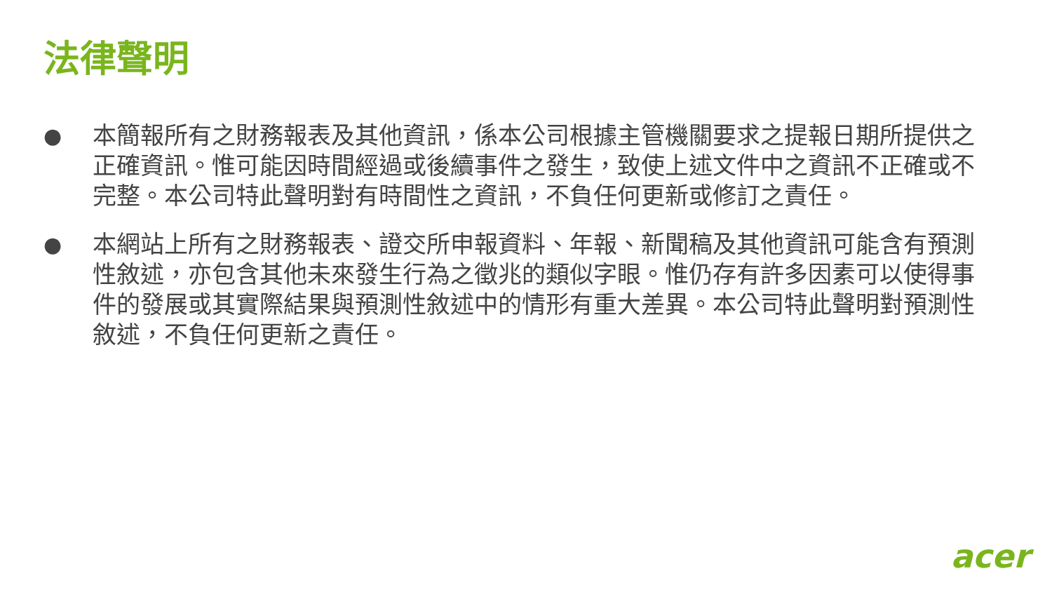法律聲明
● 本簡報所有之財務報表及其他資訊，係本公司根據主管機關要求之提報日期所提供之正確資訊。惟可能因時間經過或後續事件之發生，致使上述文件中之資訊不正確或不完整。本公司特此聲明對有時間性之資訊，不負任何更新或修訂之責任。
● 本網站上所有之財務報表、證交所申報資料、年報、新聞稿及其他資訊可能含有預測性敘述，亦包含其他未來發生行為之徵兆的類似字眼。惟仍存有許多因素可以使得事件的發展或其實際結果與預測性敘述中的情形有重大差異。本公司特此聲明對預測性敘述，不負任何更新之責任。
acer